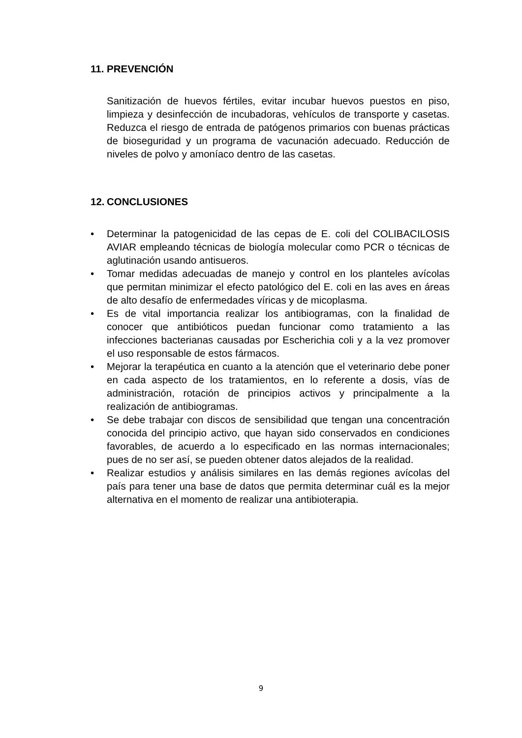11. PREVENCIÓN
Sanitización de huevos fértiles, evitar incubar huevos puestos en piso, limpieza y desinfección de incubadoras, vehículos de transporte y casetas. Reduzca el riesgo de entrada de patógenos primarios con buenas prácticas de bioseguridad y un programa de vacunación adecuado. Reducción de niveles de polvo y amoníaco dentro de las casetas.
12. CONCLUSIONES
• Determinar la patogenicidad de las cepas de E. coli del COLIBACILOSIS AVIAR empleando técnicas de biología molecular como PCR o técnicas de aglutinación usando antisueros.
• Tomar medidas adecuadas de manejo y control en los planteles avícolas que permitan minimizar el efecto patológico del E. coli en las aves en áreas de alto desafío de enfermedades víricas y de micoplasma.
• Es de vital importancia realizar los antibiogramas, con la finalidad de conocer que antibióticos puedan funcionar como tratamiento a las infecciones bacterianas causadas por Escherichia coli y a la vez promover el uso responsable de estos fármacos.
• Mejorar la terapéutica en cuanto a la atención que el veterinario debe poner en cada aspecto de los tratamientos, en lo referente a dosis, vías de administración, rotación de principios activos y principalmente a la realización de antibiogramas.
• Se debe trabajar con discos de sensibilidad que tengan una concentración conocida del principio activo, que hayan sido conservados en condiciones favorables, de acuerdo a lo especificado en las normas internacionales; pues de no ser así, se pueden obtener datos alejados de la realidad.
• Realizar estudios y análisis similares en las demás regiones avícolas del país para tener una base de datos que permita determinar cuál es la mejor alternativa en el momento de realizar una antibioterapia.
9